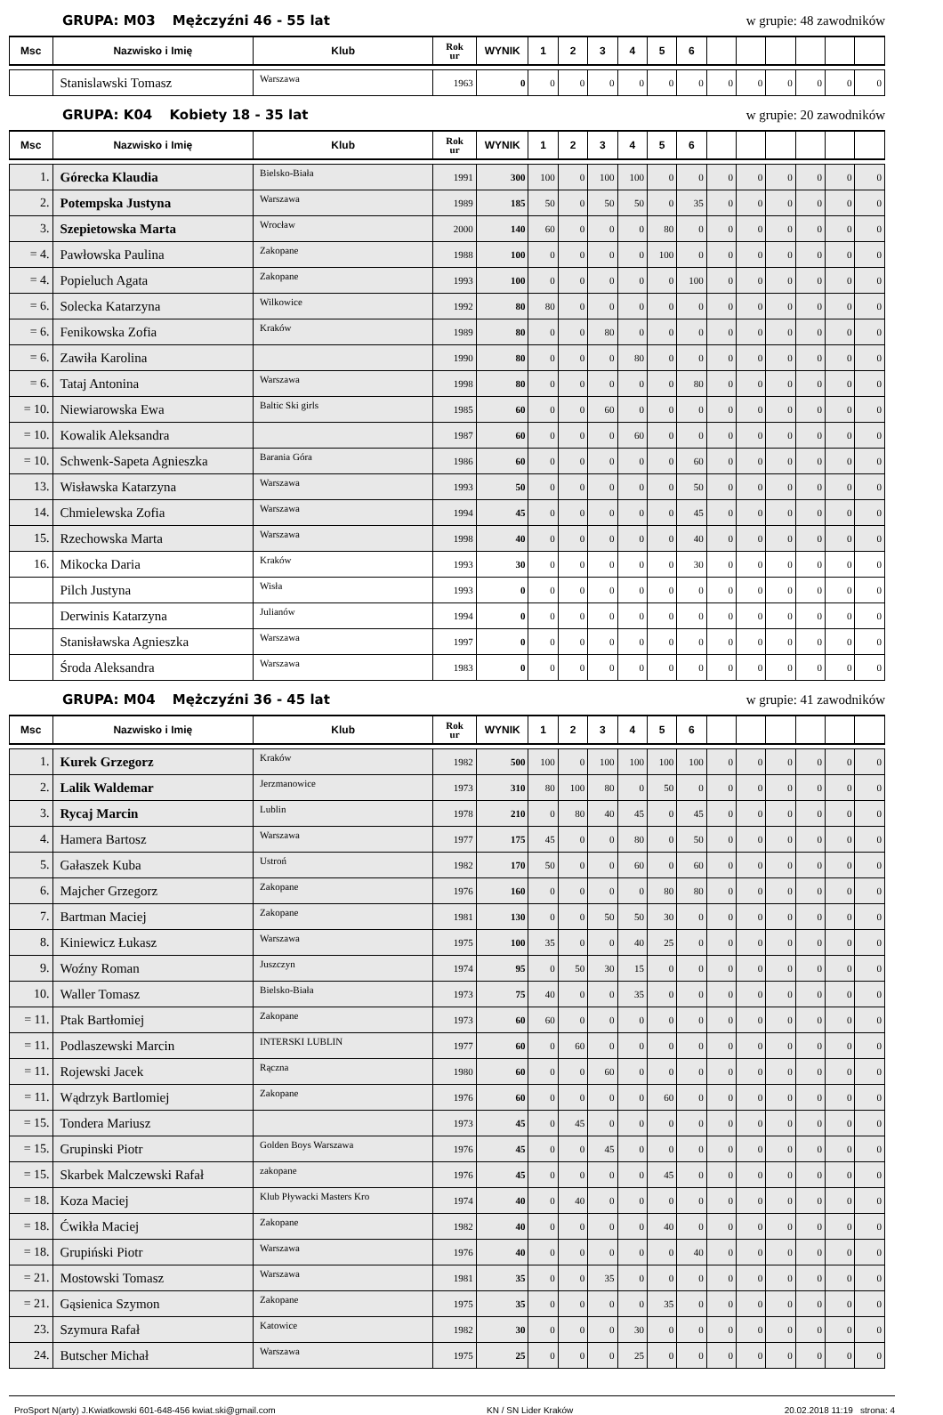GRUPA: M03 Mężczyźni 46 - 55 lat
w grupie: 48 zawodników
| Msc | Nazwisko i Imię | Klub | Rok ur | WYNIK | 1 | 2 | 3 | 4 | 5 | 6 | | | | | | |
| --- | --- | --- | --- | --- | --- | --- | --- | --- | --- | --- | --- | --- | --- | --- | --- | --- |
| | Stanislawski Tomasz | Warszawa | 1963 | 0 | 0 | 0 | 0 | 0 | 0 | 0 | 0 | 0 | 0 | 0 | 0 | 0 |
GRUPA: K04 Kobiety 18 - 35 lat w grupie: 20 zawodników
| Msc | Nazwisko i Imię | Klub | Rok ur | WYNIK | 1 | 2 | 3 | 4 | 5 | 6 | | | | | | |
| --- | --- | --- | --- | --- | --- | --- | --- | --- | --- | --- | --- | --- | --- | --- | --- | --- |
| 1. | Górecka Klaudia | Bielsko-Biała | 1991 | 300 | 100 | 0 | 100 | 100 | 0 | 0 | 0 | 0 | 0 | 0 | 0 | 0 |
| 2. | Potempska Justyna | Warszawa | 1989 | 185 | 50 | 0 | 50 | 50 | 0 | 35 | 0 | 0 | 0 | 0 | 0 | 0 |
| 3. | Szepietowska Marta | Wrocław | 2000 | 140 | 60 | 0 | 0 | 0 | 80 | 0 | 0 | 0 | 0 | 0 | 0 | 0 |
| = 4. | Pawłowska Paulina | Zakopane | 1988 | 100 | 0 | 0 | 0 | 0 | 100 | 0 | 0 | 0 | 0 | 0 | 0 | 0 |
| = 4. | Popieluch Agata | Zakopane | 1993 | 100 | 0 | 0 | 0 | 0 | 0 | 100 | 0 | 0 | 0 | 0 | 0 | 0 |
| = 6. | Solecka Katarzyna | Wilkowice | 1992 | 80 | 80 | 0 | 0 | 0 | 0 | 0 | 0 | 0 | 0 | 0 | 0 | 0 |
| = 6. | Fenikowska Zofia | Kraków | 1989 | 80 | 0 | 0 | 80 | 0 | 0 | 0 | 0 | 0 | 0 | 0 | 0 | 0 |
| = 6. | Zawiła Karolina | | 1990 | 80 | 0 | 0 | 0 | 80 | 0 | 0 | 0 | 0 | 0 | 0 | 0 | 0 |
| = 6. | Tataj Antonina | Warszawa | 1998 | 80 | 0 | 0 | 0 | 0 | 0 | 80 | 0 | 0 | 0 | 0 | 0 | 0 |
| = 10. | Niewiarowska Ewa | Baltic Ski girls | 1985 | 60 | 0 | 0 | 60 | 0 | 0 | 0 | 0 | 0 | 0 | 0 | 0 | 0 |
| = 10. | Kowalik Aleksandra | | 1987 | 60 | 0 | 0 | 0 | 60 | 0 | 0 | 0 | 0 | 0 | 0 | 0 | 0 |
| = 10. | Schwenk-Sapeta Agnieszka | Barania Góra | 1986 | 60 | 0 | 0 | 0 | 0 | 0 | 60 | 0 | 0 | 0 | 0 | 0 | 0 |
| 13. | Wisławska Katarzyna | Warszawa | 1993 | 50 | 0 | 0 | 0 | 0 | 0 | 50 | 0 | 0 | 0 | 0 | 0 | 0 |
| 14. | Chmielewska Zofia | Warszawa | 1994 | 45 | 0 | 0 | 0 | 0 | 0 | 45 | 0 | 0 | 0 | 0 | 0 | 0 |
| 15. | Rzechowska Marta | Warszawa | 1998 | 40 | 0 | 0 | 0 | 0 | 0 | 40 | 0 | 0 | 0 | 0 | 0 | 0 |
| 16. | Mikocka Daria | Kraków | 1993 | 30 | 0 | 0 | 0 | 0 | 0 | 30 | 0 | 0 | 0 | 0 | 0 | 0 |
| | Pilch Justyna | Wisła | 1993 | 0 | 0 | 0 | 0 | 0 | 0 | 0 | 0 | 0 | 0 | 0 | 0 | 0 |
| | Derwinis Katarzyna | Julianów | 1994 | 0 | 0 | 0 | 0 | 0 | 0 | 0 | 0 | 0 | 0 | 0 | 0 | 0 |
| | Stanisławska Agnieszka | Warszawa | 1997 | 0 | 0 | 0 | 0 | 0 | 0 | 0 | 0 | 0 | 0 | 0 | 0 | 0 |
| | Środa Aleksandra | Warszawa | 1983 | 0 | 0 | 0 | 0 | 0 | 0 | 0 | 0 | 0 | 0 | 0 | 0 | 0 |
GRUPA: M04 Mężczyźni 36 - 45 lat
w grupie: 41 zawodników
| Msc | Nazwisko i Imię | Klub | Rok ur | WYNIK | 1 | 2 | 3 | 4 | 5 | 6 | | | | | | |
| --- | --- | --- | --- | --- | --- | --- | --- | --- | --- | --- | --- | --- | --- | --- | --- | --- |
| 1. | Kurek Grzegorz | Kraków | 1982 | 500 | 100 | 0 | 100 | 100 | 100 | 100 | 0 | 0 | 0 | 0 | 0 | 0 |
| 2. | Lalik Waldemar | Jerzmanowice | 1973 | 310 | 80 | 100 | 80 | 0 | 50 | 0 | 0 | 0 | 0 | 0 | 0 | 0 |
| 3. | Rycaj Marcin | Lublin | 1978 | 210 | 0 | 80 | 40 | 45 | 0 | 45 | 0 | 0 | 0 | 0 | 0 | 0 |
| 4. | Hamera Bartosz | Warszawa | 1977 | 175 | 45 | 0 | 0 | 80 | 0 | 50 | 0 | 0 | 0 | 0 | 0 | 0 |
| 5. | Gałaszek Kuba | Ustroń | 1982 | 170 | 50 | 0 | 0 | 60 | 0 | 60 | 0 | 0 | 0 | 0 | 0 | 0 |
| 6. | Majcher Grzegorz | Zakopane | 1976 | 160 | 0 | 0 | 0 | 0 | 80 | 80 | 0 | 0 | 0 | 0 | 0 | 0 |
| 7. | Bartman Maciej | Zakopane | 1981 | 130 | 0 | 0 | 50 | 50 | 30 | 0 | 0 | 0 | 0 | 0 | 0 | 0 |
| 8. | Kiniewicz Łukasz | Warszawa | 1975 | 100 | 35 | 0 | 0 | 40 | 25 | 0 | 0 | 0 | 0 | 0 | 0 | 0 |
| 9. | Woźny Roman | Juszczyn | 1974 | 95 | 0 | 50 | 30 | 15 | 0 | 0 | 0 | 0 | 0 | 0 | 0 | 0 |
| 10. | Waller Tomasz | Bielsko-Biała | 1973 | 75 | 40 | 0 | 0 | 35 | 0 | 0 | 0 | 0 | 0 | 0 | 0 | 0 |
| = 11. | Ptak Bartłomiej | Zakopane | 1973 | 60 | 60 | 0 | 0 | 0 | 0 | 0 | 0 | 0 | 0 | 0 | 0 | 0 |
| = 11. | Podlaszewski Marcin | INTERSKI LUBLIN | 1977 | 60 | 0 | 60 | 0 | 0 | 0 | 0 | 0 | 0 | 0 | 0 | 0 | 0 |
| = 11. | Rojewski Jacek | Rączna | 1980 | 60 | 0 | 0 | 60 | 0 | 0 | 0 | 0 | 0 | 0 | 0 | 0 | 0 |
| = 11. | Wądrzyk Bartlomiej | Zakopane | 1976 | 60 | 0 | 0 | 0 | 0 | 60 | 0 | 0 | 0 | 0 | 0 | 0 | 0 |
| = 15. | Tondera Mariusz | | 1973 | 45 | 0 | 45 | 0 | 0 | 0 | 0 | 0 | 0 | 0 | 0 | 0 | 0 |
| = 15. | Grupinski Piotr | Golden Boys Warszawa | 1976 | 45 | 0 | 0 | 45 | 0 | 0 | 0 | 0 | 0 | 0 | 0 | 0 | 0 |
| = 15. | Skarbek Malczewski Rafał | zakopane | 1976 | 45 | 0 | 0 | 0 | 0 | 45 | 0 | 0 | 0 | 0 | 0 | 0 | 0 |
| = 18. | Koza Maciej | Klub Pływacki Masters Kro | 1974 | 40 | 0 | 40 | 0 | 0 | 0 | 0 | 0 | 0 | 0 | 0 | 0 | 0 |
| = 18. | Ćwikła Maciej | Zakopane | 1982 | 40 | 0 | 0 | 0 | 0 | 40 | 0 | 0 | 0 | 0 | 0 | 0 | 0 |
| = 18. | Grupiński Piotr | Warszawa | 1976 | 40 | 0 | 0 | 0 | 0 | 0 | 40 | 0 | 0 | 0 | 0 | 0 | 0 |
| = 21. | Mostowski Tomasz | Warszawa | 1981 | 35 | 0 | 0 | 35 | 0 | 0 | 0 | 0 | 0 | 0 | 0 | 0 | 0 |
| = 21. | Gąsienica Szymon | Zakopane | 1975 | 35 | 0 | 0 | 0 | 0 | 35 | 0 | 0 | 0 | 0 | 0 | 0 | 0 |
| 23. | Szymura Rafał | Katowice | 1982 | 30 | 0 | 0 | 0 | 30 | 0 | 0 | 0 | 0 | 0 | 0 | 0 | 0 |
| 24. | Butscher Michał | Warszawa | 1975 | 25 | 0 | 0 | 0 | 25 | 0 | 0 | 0 | 0 | 0 | 0 | 0 | 0 |
ProSport N(arty) J.Kwiatkowski 601-648-456 kwiat.ski@gmail.com KN / SN Lider Kraków 20.02.2018 11:19 strona: 4